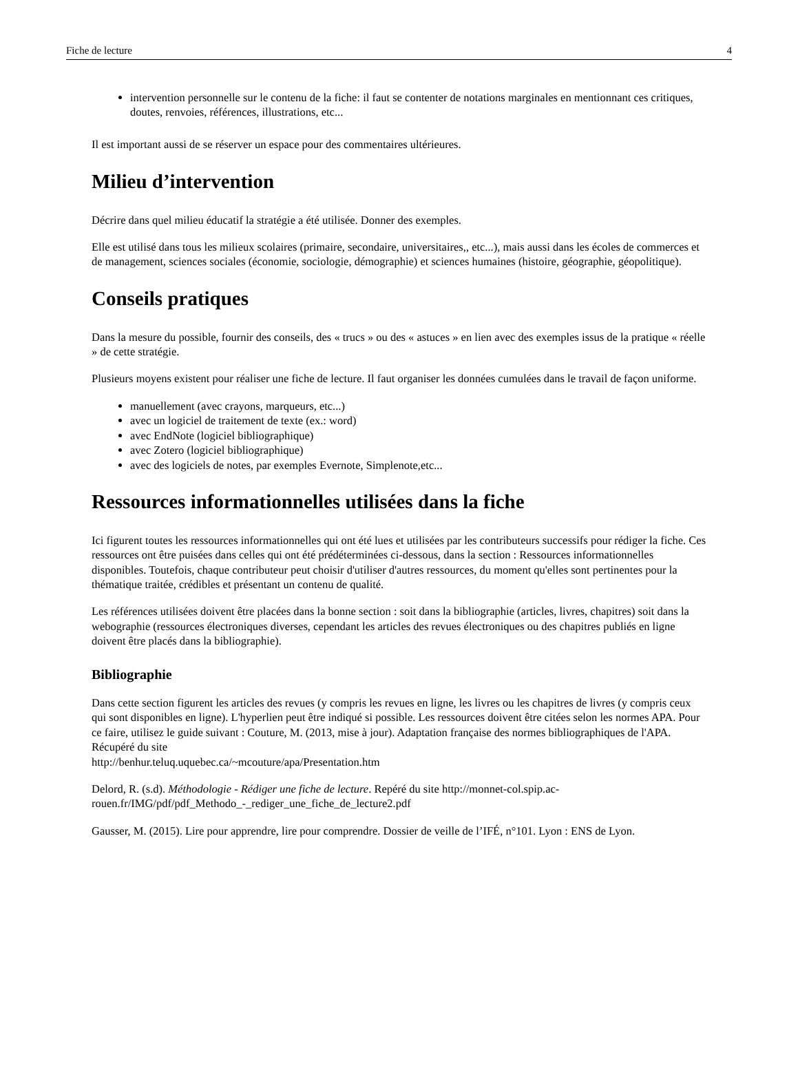Fiche de lecture 4
intervention personnelle sur le contenu de la fiche: il faut se contenter de notations marginales en mentionnant ces critiques, doutes, renvoies, références, illustrations, etc...
Il est important aussi de se réserver un espace pour des commentaires ultérieures.
Milieu d’intervention
Décrire dans quel milieu éducatif la stratégie a été utilisée. Donner des exemples.
Elle est utilisé dans tous les milieux scolaires (primaire, secondaire, universitaires,, etc...), mais aussi dans les écoles de commerces et de management, sciences sociales (économie, sociologie, démographie) et sciences humaines (histoire, géographie, géopolitique).
Conseils pratiques
Dans la mesure du possible, fournir des conseils, des « trucs » ou des « astuces » en lien avec des exemples issus de la pratique « réelle » de cette stratégie.
Plusieurs moyens existent pour réaliser une fiche de lecture. Il faut organiser les données cumulées dans le travail de façon uniforme.
manuellement (avec crayons, marqueurs, etc...)
avec un logiciel de traitement de texte (ex.: word)
avec EndNote (logiciel bibliographique)
avec Zotero (logiciel bibliographique)
avec des logiciels de notes, par exemples Evernote, Simplenote,etc...
Ressources informationnelles utilisées dans la fiche
Ici figurent toutes les ressources informationnelles qui ont été lues et utilisées par les contributeurs successifs pour rédiger la fiche. Ces ressources ont être puisées dans celles qui ont été prédéterminées ci-dessous, dans la section : Ressources informationnelles disponibles. Toutefois, chaque contributeur peut choisir d'utiliser d'autres ressources, du moment qu'elles sont pertinentes pour la thématique traitée, crédibles et présentant un contenu de qualité.
Les références utilisées doivent être placées dans la bonne section : soit dans la bibliographie (articles, livres, chapitres) soit dans la webographie (ressources électroniques diverses, cependant les articles des revues électroniques ou des chapitres publiés en ligne doivent être placés dans la bibliographie).
Bibliographie
Dans cette section figurent les articles des revues (y compris les revues en ligne, les livres ou les chapitres de livres (y compris ceux qui sont disponibles en ligne). L'hyperlien peut être indiqué si possible. Les ressources doivent être citées selon les normes APA. Pour ce faire, utilisez le guide suivant : Couture, M. (2013, mise à jour). Adaptation française des normes bibliographiques de l'APA. Récupéré du site
http://benhur.teluq.uquebec.ca/~mcouture/apa/Presentation.htm
Delord, R. (s.d). Méthodologie - Rédiger une fiche de lecture. Repéré du site http://monnet-col.spip.ac-rouen.fr/IMG/pdf/pdf_Methodo_-_rediger_une_fiche_de_lecture2.pdf
Gausser, M. (2015). Lire pour apprendre, lire pour comprendre. Dossier de veille de l’IFÉ, n°101. Lyon : ENS de Lyon.